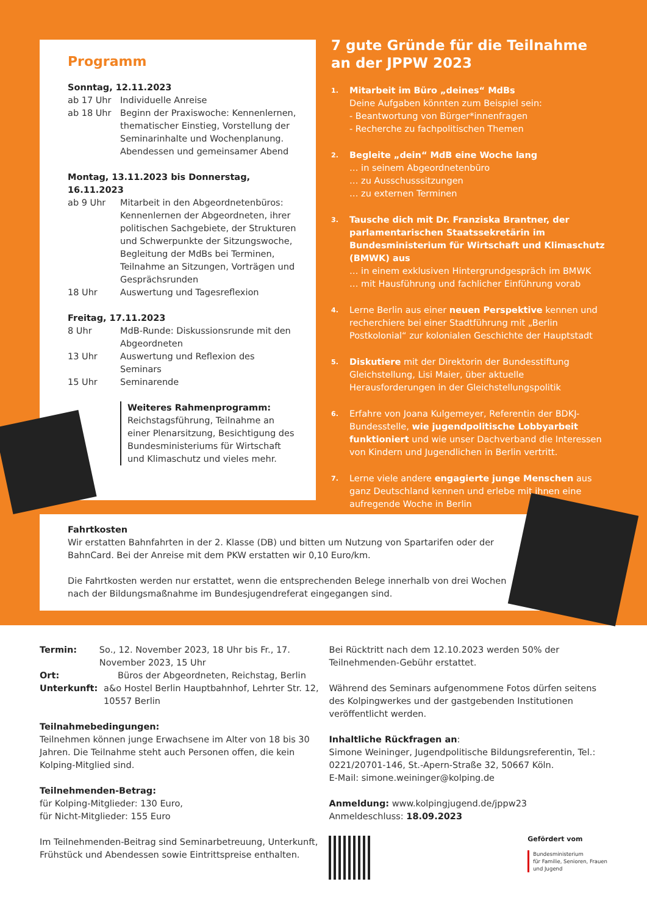Programm
Sonntag, 12.11.2023
ab 17 Uhr Individuelle Anreise
ab 18 Uhr Beginn der Praxiswoche: Kennenlernen, thematischer Einstieg, Vorstellung der Seminarinhalte und Wochenplanung. Abendessen und gemeinsamer Abend
Montag, 13.11.2023 bis Donnerstag, 16.11.2023
ab 9 Uhr Mitarbeit in den Abgeordnetenbüros: Kennenlernen der Abgeordneten, ihrer politischen Sachgebiete, der Strukturen und Schwerpunkte der Sitzungswoche, Begleitung der MdBs bei Terminen, Teilnahme an Sitzungen, Vorträgen und Gesprächsrunden
18 Uhr Auswertung und Tagesreflexion
Freitag, 17.11.2023
8 Uhr MdB-Runde: Diskussionsrunde mit den Abgeordneten
13 Uhr Auswertung und Reflexion des Seminars
15 Uhr Seminarende
Weiteres Rahmenprogramm:
Reichstagsführung, Teilnahme an einer Plenarsitzung, Besichtigung des Bundesministeriums für Wirtschaft und Klimaschutz und vieles mehr.
7 gute Gründe für die Teilnahme an der JPPW 2023
1. Mitarbeit im Büro „deines“ MdBs
Deine Aufgaben könnten zum Beispiel sein:
- Beantwortung von Bürger*innenfragen
- Recherche zu fachpolitischen Themen
2. Begleite „dein“ MdB eine Woche lang
… in seinem Abgeordnetenbüro
… zu Ausschusssitzungen
… zu externen Terminen
3. Tausche dich mit Dr. Franziska Brantner, der parlamentarischen Staatssekretärin im Bundesministerium für Wirtschaft und Klimaschutz (BMWK) aus
… in einem exklusiven Hintergrundgespräch im BMWK
… mit Hausführung und fachlicher Einführung vorab
4. Lerne Berlin aus einer neuen Perspektive kennen und recherchiere bei einer Stadtführung mit „Berlin Postkolonial“ zur kolonialen Geschichte der Hauptstadt
5. Diskutiere mit der Direktorin der Bundesstiftung Gleichstellung, Lisi Maier, über aktuelle Herausforderungen in der Gleichstellungspolitik
6. Erfahre von Joana Kulgemeyer, Referentin der BDKJ-Bundesstelle, wie jugendpolitische Lobbyarbeit funktioniert und wie unser Dachverband die Interessen von Kindern und Jugendlichen in Berlin vertritt.
7. Lerne viele andere engagierte junge Menschen aus ganz Deutschland kennen und erlebe mit ihnen eine aufregende Woche in Berlin
Fahrtkosten
Wir erstatten Bahnfahrten in der 2. Klasse (DB) und bitten um Nutzung von Spartarifen oder der BahnCard. Bei der Anreise mit dem PKW erstatten wir 0,10 Euro/km.
Die Fahrtkosten werden nur erstattet, wenn die entsprechenden Belege innerhalb von drei Wochen nach der Bildungsmaßnahme im Bundesjugendreferat eingegangen sind.
Termin: So., 12. November 2023, 18 Uhr bis Fr., 17. November 2023, 15 Uhr
Ort: Büros der Abgeordneten, Reichstag, Berlin
Unterkunft: a&o Hostel Berlin Hauptbahnhof, Lehrter Str. 12, 10557 Berlin
Teilnahmebedingungen:
Teilnehmen können junge Erwachsene im Alter von 18 bis 30 Jahren. Die Teilnahme steht auch Personen offen, die kein Kolping-Mitglied sind.
Teilnehmenden-Betrag:
für Kolping-Mitglieder: 130 Euro,
für Nicht-Mitglieder: 155 Euro
Im Teilnehmenden-Beitrag sind Seminarbetreuung, Unterkunft, Frühstück und Abendessen sowie Eintrittspreise enthalten.
Bei Rücktritt nach dem 12.10.2023 werden 50% der Teilnehmenden-Gebühr erstattet.
Während des Seminars aufgenommene Fotos dürfen seitens des Kolpingwerkes und der gastgebenden Institutionen veröffentlicht werden.
Inhaltliche Rückfragen an:
Simone Weininger, Jugendpolitische Bildungsreferentin, Tel.: 0221/20701-146, St.-Apern-Straße 32, 50667 Köln.
E-Mail: simone.weininger@kolping.de
Anmeldung: www.kolpingjugend.de/jppw23
Anmeldeschluss: 18.09.2023
Gefördert vom
Bundesministerium
für Familie, Senioren, Frauen
und Jugend